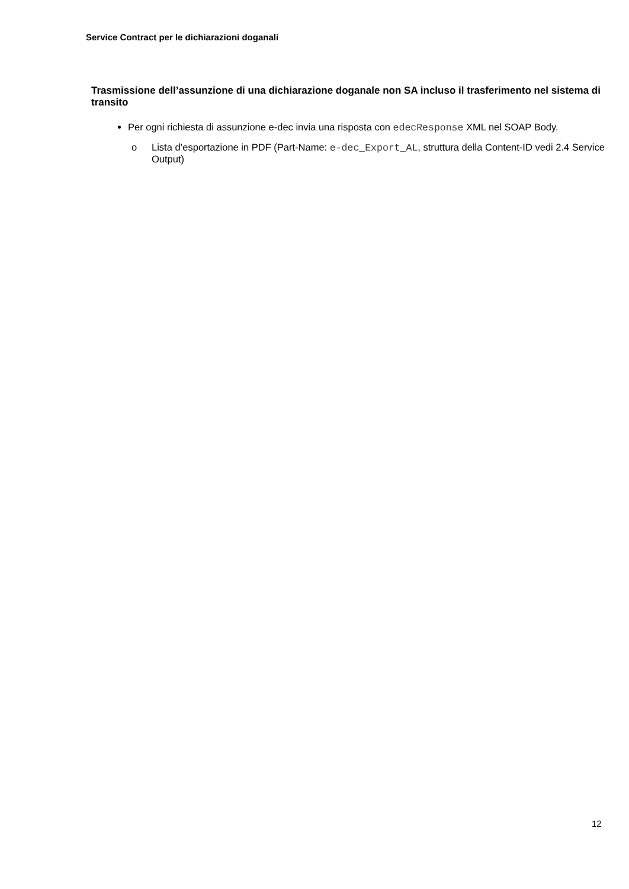Service Contract per le dichiarazioni doganali
Trasmissione dell’assunzione di una dichiarazione doganale non SA incluso il trasferimento nel sistema di transito
Per ogni richiesta di assunzione e-dec invia una risposta con edecResponse XML nel SOAP Body.
o Lista d’esportazione in PDF (Part-Name: e-dec_Export_AL, struttura della Content-ID vedi 2.4 Service Output)
12